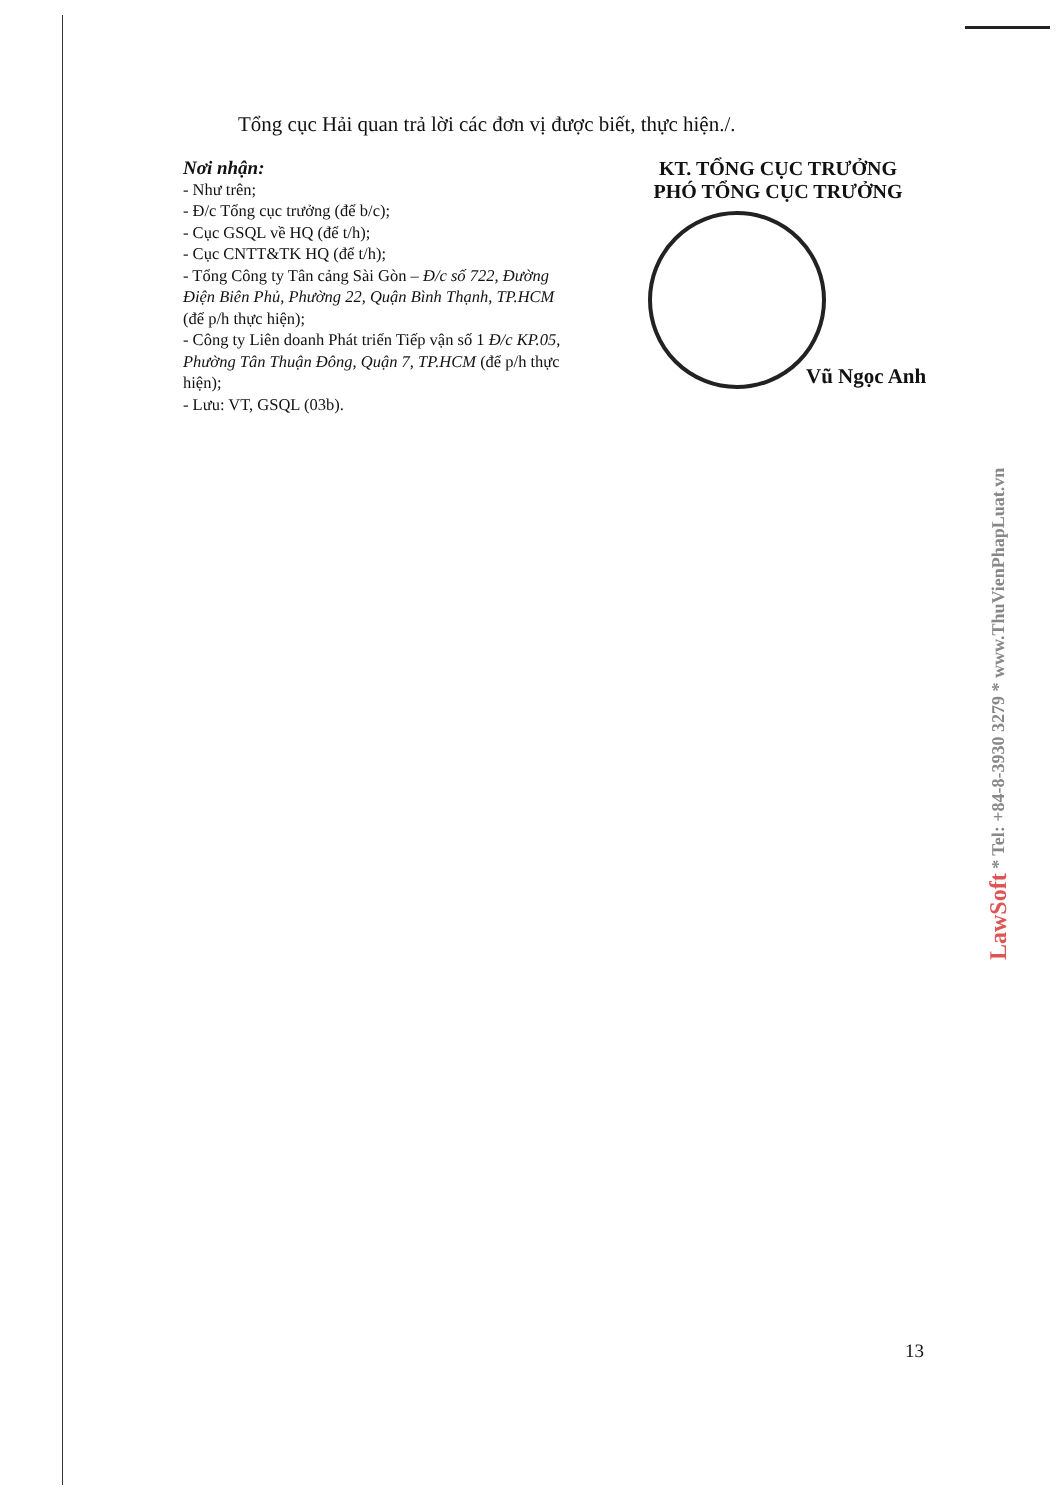Tổng cục Hải quan trả lời các đơn vị được biết, thực hiện./.
Nơi nhận:
- Như trên;
- Đ/c Tổng cục trưởng (để b/c);
- Cục GSQL về HQ (để t/h);
- Cục CNTT&TK HQ (để t/h);
- Tổng Công ty Tân cảng Sài Gòn – Đ/c số 722, Đường Điện Biên Phủ, Phường 22, Quận Bình Thạnh, TP.HCM (để p/h thực hiện);
- Công ty Liên doanh Phát triển Tiếp vận số 1 Đ/c KP.05, Phường Tân Thuận Đông, Quận 7, TP.HCM (để p/h thực hiện);
- Lưu: VT, GSQL (03b).
KT. TỔNG CỤC TRƯỞNG
PHÓ TỔNG CỤC TRƯỞNG
Vũ Ngọc Anh
LawSoft * Tel: +84-8-3930 3279 * www.ThuVienPhapLuat.vn
13